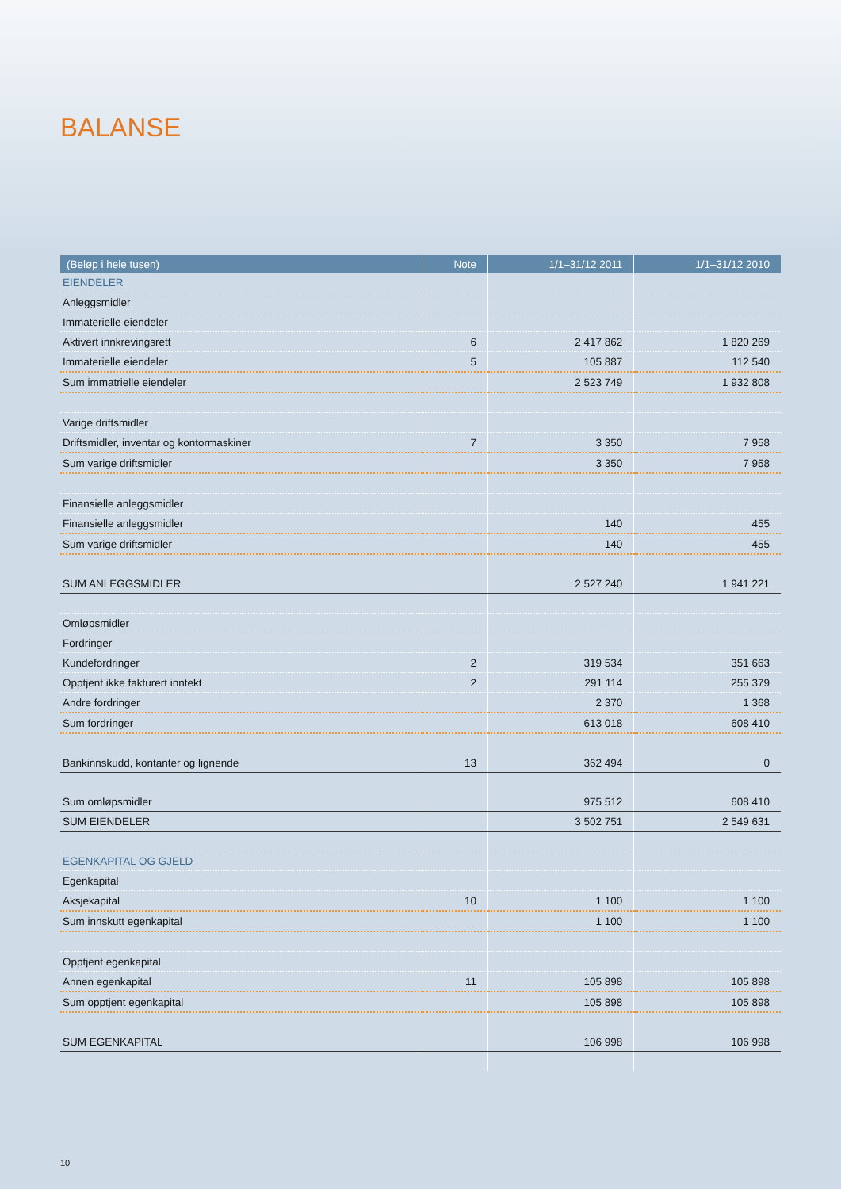BALANSE
| (Beløp i hele tusen) | Note | 1/1–31/12 2011 | 1/1–31/12 2010 |
| --- | --- | --- | --- |
| EIENDELER | | | |
| Anleggsmidler | | | |
| Immaterielle eiendeler | | | |
| Aktivert innkrevingsrett | 6 | 2 417 862 | 1 820 269 |
| Immaterielle eiendeler | 5 | 105 887 | 112 540 |
| Sum immatrielle eiendeler | | 2 523 749 | 1 932 808 |
| Varige driftsmidler | | | |
| Driftsmidler, inventar og kontormaskiner | 7 | 3 350 | 7 958 |
| Sum varige driftsmidler | | 3 350 | 7 958 |
| Finansielle anleggsmidler | | | |
| Finansielle anleggsmidler | | 140 | 455 |
| Sum varige driftsmidler | | 140 | 455 |
| SUM ANLEGGSMIDLER | | 2 527 240 | 1 941 221 |
| Omløpsmidler | | | |
| Fordringer | | | |
| Kundefordringer | 2 | 319 534 | 351 663 |
| Opptjent ikke fakturert inntekt | 2 | 291 114 | 255 379 |
| Andre fordringer | | 2 370 | 1 368 |
| Sum fordringer | | 613 018 | 608 410 |
| Bankinnskudd, kontanter og lignende | 13 | 362 494 | 0 |
| Sum omløpsmidler | | 975 512 | 608 410 |
| SUM EIENDELER | | 3 502 751 | 2 549 631 |
| EGENKAPITAL OG GJELD | | | |
| Egenkapital | | | |
| Aksjekapital | 10 | 1 100 | 1 100 |
| Sum innskutt egenkapital | | 1 100 | 1 100 |
| Opptjent egenkapital | | | |
| Annen egenkapital | 11 | 105 898 | 105 898 |
| Sum opptjent egenkapital | | 105 898 | 105 898 |
| SUM EGENKAPITAL | | 106 998 | 106 998 |
10